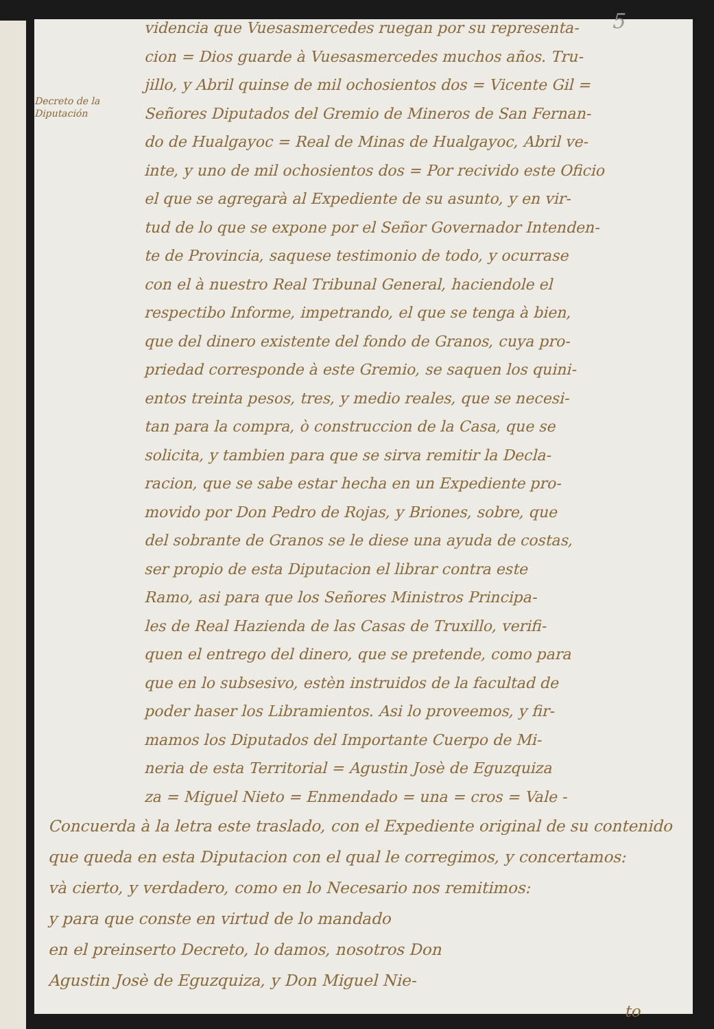5
Decreto de la Diputación
videncia que Vuesasmercedes ruegan por su representa-
cion = Dios guarde à Vuesasmercedes muchos años. Tru-
jillo, y Abril quinse de mil ochosientos dos = Vicente Gil =
Señores Diputados del Gremio de Mineros de San Fernan-
do de Hualgayoc = Real de Minas de Hualgayoc, Abril ve-
inte, y uno de mil ochosientos dos = Por recivido este Oficio
el que se agregarà al Expediente de su asunto, y en vir-
tud de lo que se expone por el Señor Governador Intenden-
te de Provincia, saquese testimonio de todo, y ocurrase
con el à nuestro Real Tribunal General, haciendole el
respectibo Informe, impetrando, el que se tenga à bien,
que del dinero existente del fondo de Granos, cuya pro-
priedad corresponde à este Gremio, se saquen los quini-
entos treinta pesos, tres, y medio reales, que se necesi-
tan para la compra, ò construccion de la Casa, que se
solicita, y tambien para que se sirva remitir la Decla-
racion, que se sabe estar hecha en un Expediente pro-
movido por Don Pedro de Rojas, y Briones, sobre, que
del sobrante de Granos se le diese una ayuda de costas,
ser propio de esta Diputacion el librar contra este
Ramo, asi para que los Señores Ministros Principa-
les de Real Hazienda de las Casas de Truxillo, verifi-
quen el entrego del dinero, que se pretende, como para
que en lo subsesivo, estèn instruidos de la facultad de
poder haser los Libramientos. Asi lo proveemos, y fir-
mamos los Diputados del Importante Cuerpo de Mi-
neria de esta Territorial = Agustin Josè de Eguzquiza
za = Miguel Nieto = Enmendado = una = cros = Vale -
Concuerda à la letra este traslado, con el Expediente original de su contenido
que queda en esta Diputacion con el qual le corregimos, y concertamos:
và cierto, y verdadero, como en lo Necesario nos remitimos:
y para que conste en virtud de lo mandado
en el preinserto Decreto, lo damos, nosotros Don
Agustin Josè de Eguzquiza, y Don Miguel Nie-
to